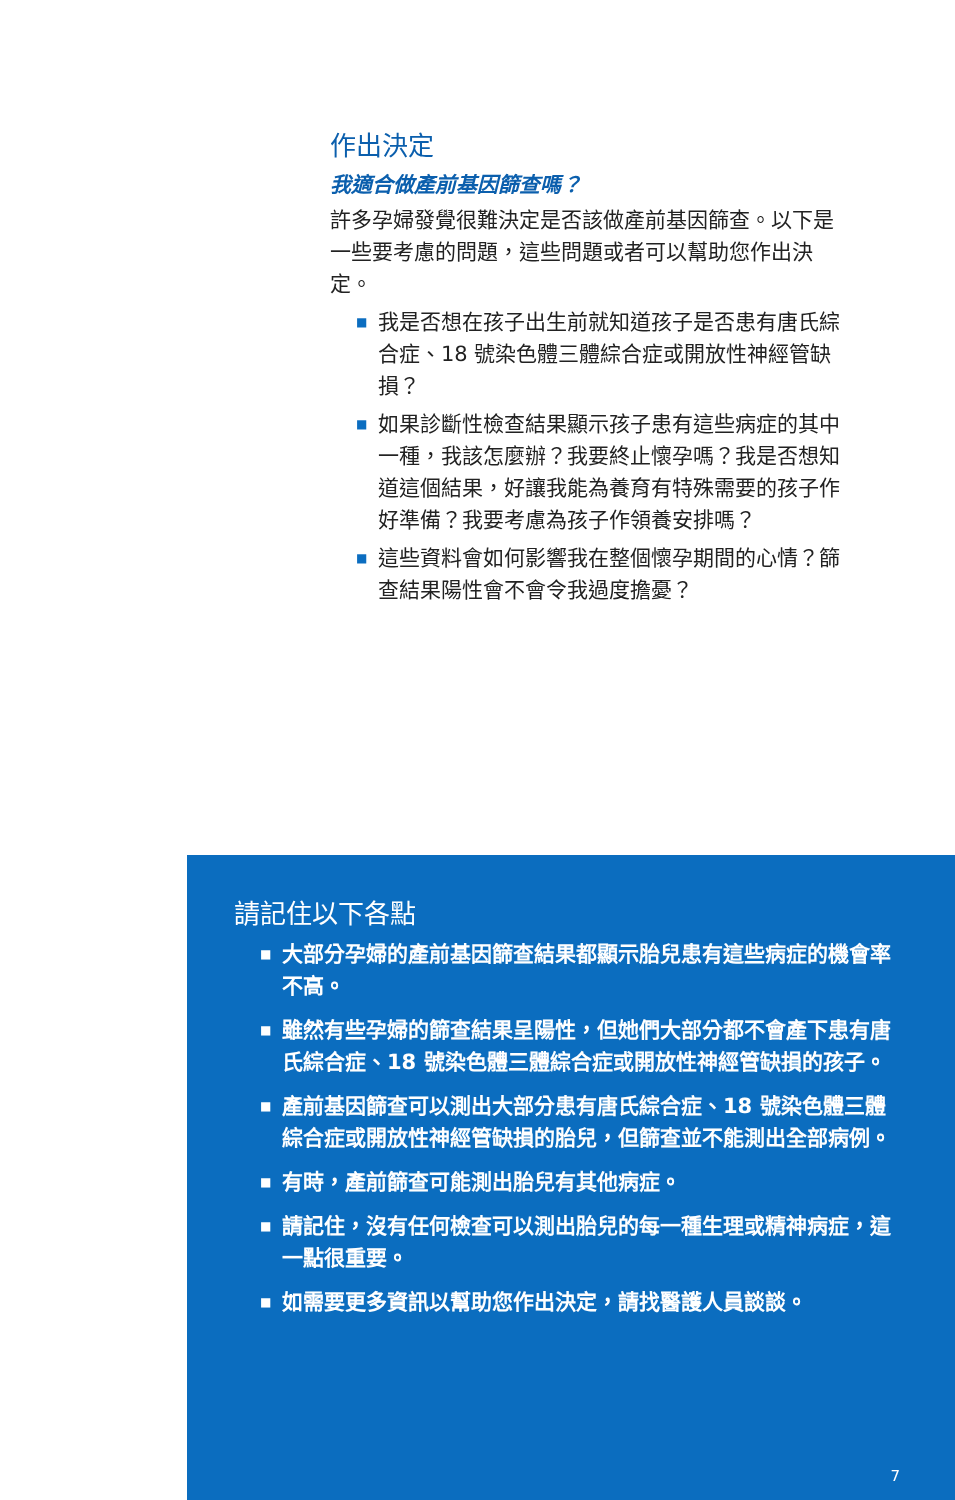作出決定
我適合做產前基因篩查嗎？
許多孕婦發覺很難決定是否該做產前基因篩查。以下是一些要考慮的問題，這些問題或者可以幫助您作出決定。
■ 我是否想在孩子出生前就知道孩子是否患有唐氏綜合症、18 號染色體三體綜合症或開放性神經管缺損？
■ 如果診斷性檢查結果顯示孩子患有這些病症的其中一種，我該怎麼辦？我要終止懷孕嗎？我是否想知道這個結果，好讓我能為養育有特殊需要的孩子作好準備？我要考慮為孩子作領養安排嗎？
■ 這些資料會如何影響我在整個懷孕期間的心情？篩查結果陽性會不會令我過度擔憂？
請記住以下各點
■ 大部分孕婦的產前基因篩查結果都顯示胎兒患有這些病症的機會率不高。
■ 雖然有些孕婦的篩查結果呈陽性，但她們大部分都不會產下患有唐氏綜合症、18 號染色體三體綜合症或開放性神經管缺損的孩子。
■ 產前基因篩查可以測出大部分患有唐氏綜合症、18 號染色體三體綜合症或開放性神經管缺損的胎兒，但篩查並不能測出全部病例。
■ 有時，產前篩查可能測出胎兒有其他病症。
■ 請記住，沒有任何檢查可以測出胎兒的每一種生理或精神病症，這一點很重要。
■ 如需要更多資訊以幫助您作出決定，請找醫護人員談談。
7